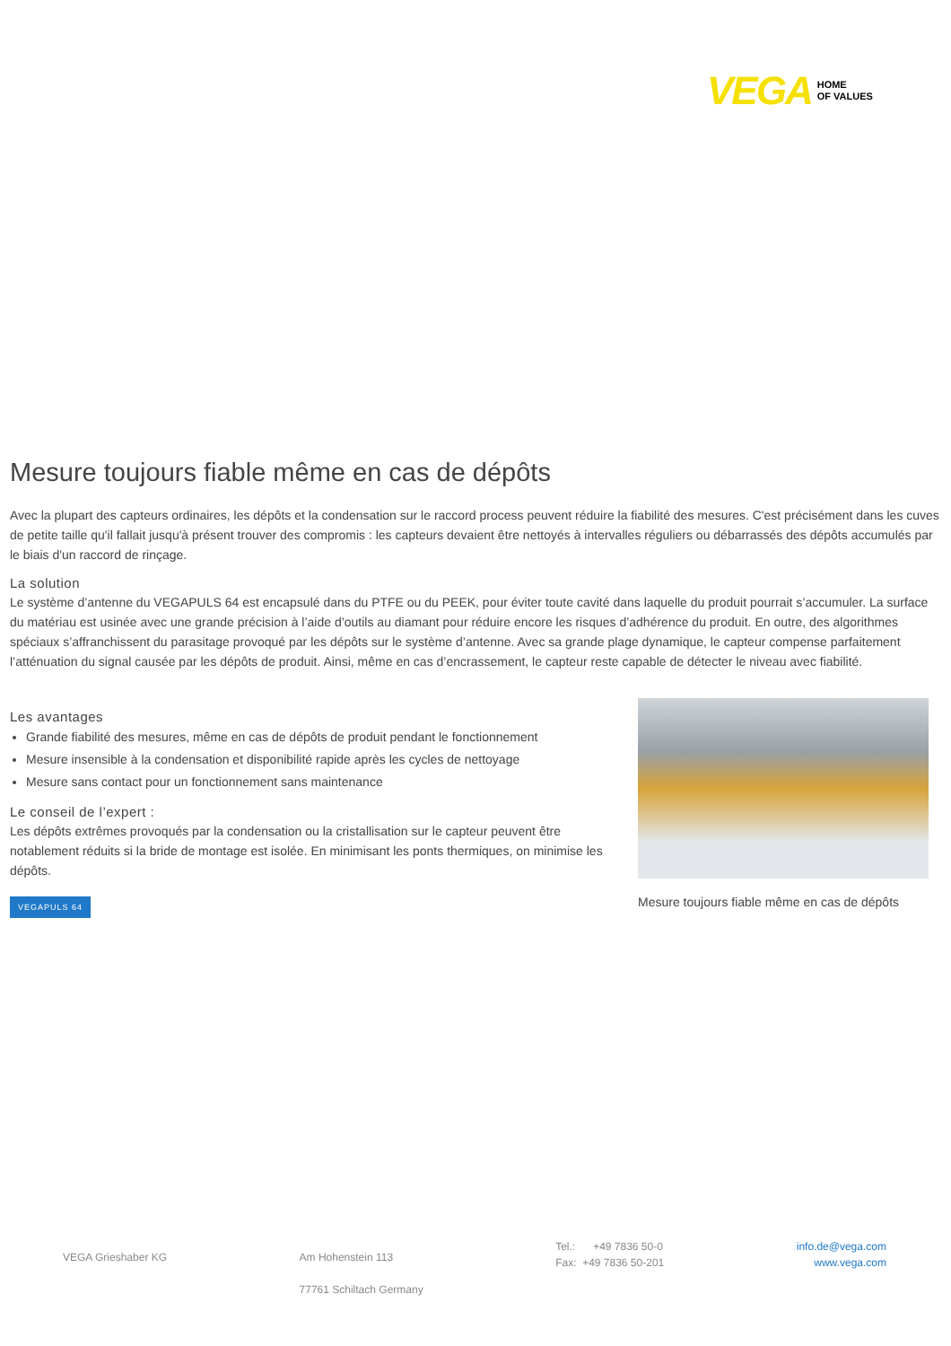VEGA HOME
OF VALUES
Mesure toujours fiable même en cas de dépôts
Avec la plupart des capteurs ordinaires, les dépôts et la condensation sur le raccord process peuvent réduire la fiabilité des mesures. C'est précisément dans les cuves de petite taille qu'il fallait jusqu'à présent trouver des compromis : les capteurs devaient être nettoyés à intervalles réguliers ou débarrassés des dépôts accumulés par le biais d'un raccord de rinçage.
La solution
Le système d’antenne du VEGAPULS 64 est encapsulé dans du PTFE ou du PEEK, pour éviter toute cavité dans laquelle du produit pourrait s’accumuler. La surface du matériau est usinée avec une grande précision à l’aide d’outils au diamant pour réduire encore les risques d’adhérence du produit. En outre, des algorithmes spéciaux s’affranchissent du parasitage provoqué par les dépôts sur le système d’antenne. Avec sa grande plage dynamique, le capteur compense parfaitement l’atténuation du signal causée par les dépôts de produit. Ainsi, même en cas d’encrassement, le capteur reste capable de détecter le niveau avec fiabilité.
Les avantages
Grande fiabilité des mesures, même en cas de dépôts de produit pendant le fonctionnement
Mesure insensible à la condensation et disponibilité rapide après les cycles de nettoyage
Mesure sans contact pour un fonctionnement sans maintenance
Le conseil de l’expert :
Les dépôts extrêmes provoqués par la condensation ou la cristallisation sur le capteur peuvent être notablement réduits si la bride de montage est isolée. En minimisant les ponts thermiques, on minimise les dépôts.
VEGAPULS 64
Mesure toujours fiable même en cas de dépôts
VEGA Grieshaber KG Am Hohenstein 113
77761 Schiltach Germany
Tel.: +49 7836 50-0
Fax: +49 7836 50-201
info.de@vega.com
www.vega.com